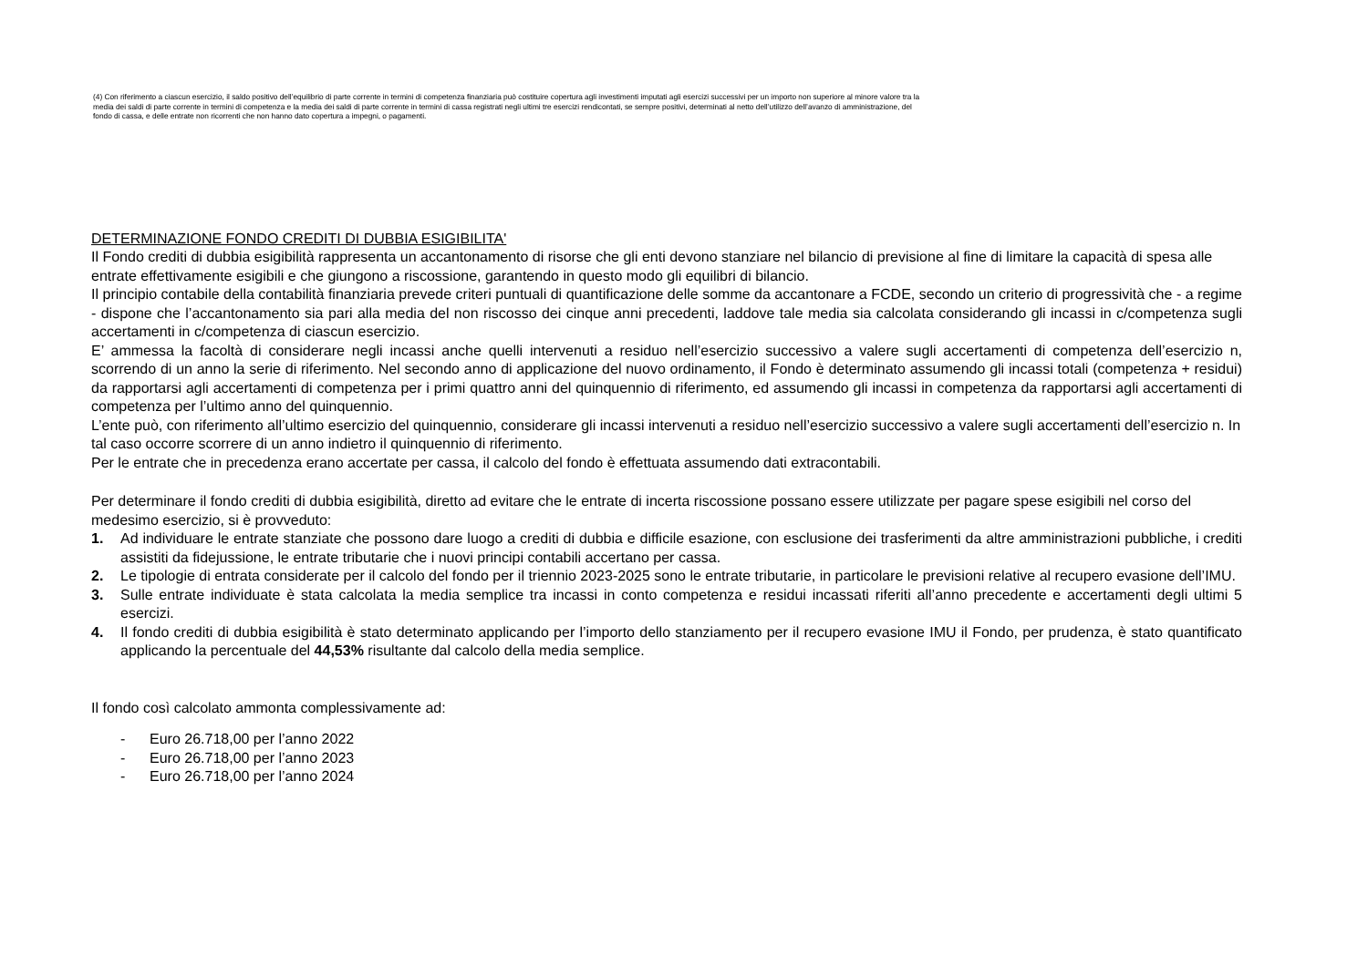(4) Con riferimento a ciascun esercizio, il saldo positivo dell’equilibrio di parte corrente in termini di competenza finanziaria può costituire copertura agli investimenti imputati agli esercizi successivi per un importo non superiore al minore valore tra la media dei saldi di parte corrente in termini di competenza e la media dei saldi di parte corrente in termini di cassa registrati negli ultimi tre esercizi rendicontati, se sempre positivi, determinati al netto dell’utilizzo dell’avanzo di amministrazione, del fondo di cassa, e delle entrate non ricorrenti che non hanno dato copertura a impegni, o pagamenti.
DETERMINAZIONE FONDO CREDITI DI DUBBIA ESIGIBILITA'
Il Fondo crediti di dubbia esigibilità rappresenta un accantonamento di risorse che gli enti devono stanziare nel bilancio di previsione al fine di limitare la capacità di spesa alle entrate effettivamente esigibili e che giungono a riscossione, garantendo in questo modo gli equilibri di bilancio.
Il principio contabile della contabilità finanziaria prevede criteri puntuali di quantificazione delle somme da accantonare a FCDE, secondo un criterio di progressività che - a regime - dispone che l’accantonamento sia pari alla media del non riscosso dei cinque anni precedenti, laddove tale media sia calcolata considerando gli incassi in c/competenza sugli accertamenti in c/competenza di ciascun esercizio.
E’ ammessa la facoltà di considerare negli incassi anche quelli intervenuti a residuo nell’esercizio successivo a valere sugli accertamenti di competenza dell’esercizio n, scorrendo di un anno la serie di riferimento. Nel secondo anno di applicazione del nuovo ordinamento, il Fondo è determinato assumendo gli incassi totali (competenza + residui) da rapportarsi agli accertamenti di competenza per i primi quattro anni del quinquennio di riferimento, ed assumendo gli incassi in competenza da rapportarsi agli accertamenti di competenza per l’ultimo anno del quinquennio.
L’ente può, con riferimento all’ultimo esercizio del quinquennio, considerare gli incassi intervenuti a residuo nell’esercizio successivo a valere sugli accertamenti dell’esercizio n. In tal caso occorre scorrere di un anno indietro il quinquennio di riferimento.
Per le entrate che in precedenza erano accertate per cassa, il calcolo del fondo è effettuata assumendo dati extracontabili.
Per determinare il fondo crediti di dubbia esigibilità, diretto ad evitare che le entrate di incerta riscossione possano essere utilizzate per pagare spese esigibili nel corso del medesimo esercizio, si è provveduto:
1. Ad individuare le entrate stanziate che possono dare luogo a crediti di dubbia e difficile esazione, con esclusione dei trasferimenti da altre amministrazioni pubbliche, i crediti assistiti da fidejussione, le entrate tributarie che i nuovi principi contabili accertano per cassa.
2. Le tipologie di entrata considerate per il calcolo del fondo per il triennio 2023-2025 sono le entrate tributarie, in particolare le previsioni relative al recupero evasione dell’IMU.
3. Sulle entrate individuate è stata calcolata la media semplice tra incassi in conto competenza e residui incassati riferiti all’anno precedente e accertamenti degli ultimi 5 esercizi.
4. Il fondo crediti di dubbia esigibilità è stato determinato applicando per l’importo dello stanziamento per il recupero evasione IMU il Fondo, per prudenza, è stato quantificato applicando la percentuale del 44,53% risultante dal calcolo della media semplice.
Il fondo così calcolato ammonta complessivamente ad:
- Euro 26.718,00 per l’anno 2022
- Euro 26.718,00 per l’anno 2023
- Euro 26.718,00 per l’anno 2024